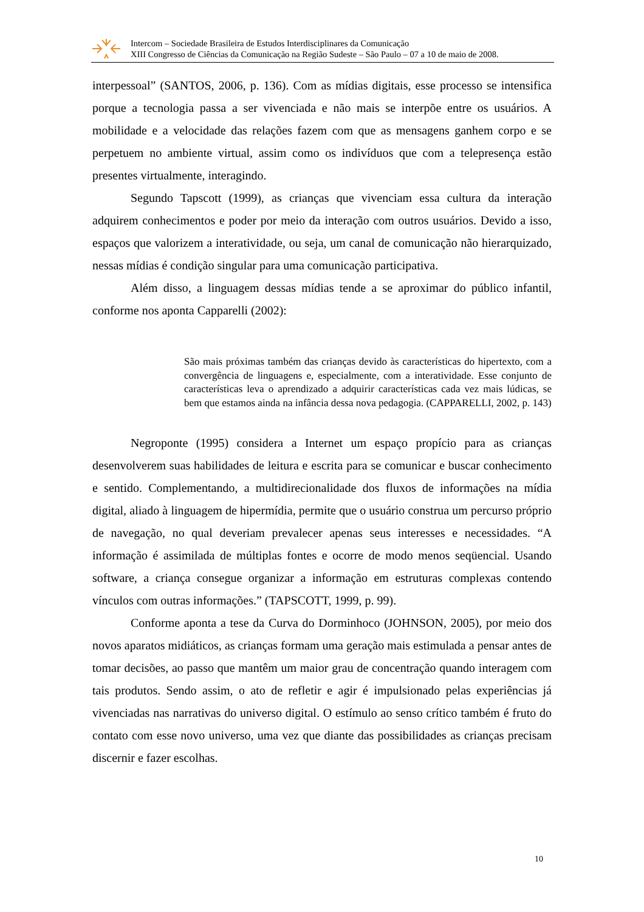Intercom – Sociedade Brasileira de Estudos Interdisciplinares da Comunicação
XIII Congresso de Ciências da Comunicação na Região Sudeste – São Paulo – 07 a 10 de maio de 2008.
interpessoal” (SANTOS, 2006, p. 136). Com as mídias digitais, esse processo se intensifica porque a tecnologia passa a ser vivenciada e não mais se interpõe entre os usuários. A mobilidade e a velocidade das relações fazem com que as mensagens ganhem corpo e se perpetuem no ambiente virtual, assim como os indivíduos que com a telepresença estão presentes virtualmente, interagindo.
Segundo Tapscott (1999), as crianças que vivenciam essa cultura da interação adquirem conhecimentos e poder por meio da interação com outros usuários. Devido a isso, espaços que valorizem a interatividade, ou seja, um canal de comunicação não hierarquizado, nessas mídias é condição singular para uma comunicação participativa.
Além disso, a linguagem dessas mídias tende a se aproximar do público infantil, conforme nos aponta Capparelli (2002):
São mais próximas também das crianças devido às características do hipertexto, com a convergência de linguagens e, especialmente, com a interatividade. Esse conjunto de características leva o aprendizado a adquirir características cada vez mais lúdicas, se bem que estamos ainda na infância dessa nova pedagogia. (CAPPARELLI, 2002, p. 143)
Negroponte (1995) considera a Internet um espaço propício para as crianças desenvolverem suas habilidades de leitura e escrita para se comunicar e buscar conhecimento e sentido. Complementando, a multidirecionalidade dos fluxos de informações na mídia digital, aliado à linguagem de hipermídia, permite que o usuário construa um percurso próprio de navegação, no qual deveriam prevalecer apenas seus interesses e necessidades. “A informação é assimilada de múltiplas fontes e ocorre de modo menos seqüencial. Usando software, a criança consegue organizar a informação em estruturas complexas contendo vínculos com outras informações.” (TAPSCOTT, 1999, p. 99).
Conforme aponta a tese da Curva do Dorminhoco (JOHNSON, 2005), por meio dos novos aparatos midiáticos, as crianças formam uma geração mais estimulada a pensar antes de tomar decisões, ao passo que mantêm um maior grau de concentração quando interagem com tais produtos. Sendo assim, o ato de refletir e agir é impulsionado pelas experiências já vivenciadas nas narrativas do universo digital. O estímulo ao senso crítico também é fruto do contato com esse novo universo, uma vez que diante das possibilidades as crianças precisam discernir e fazer escolhas.
10